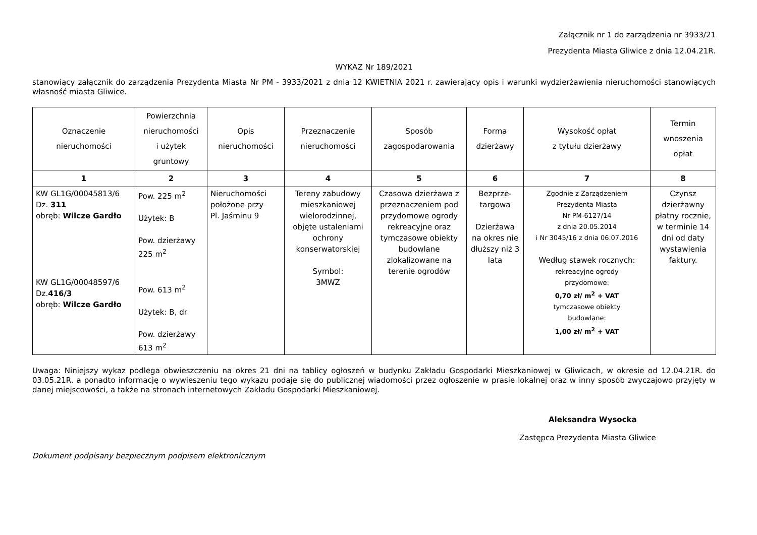Załącznik nr 1 do zarządzenia nr 3933/21
Prezydenta Miasta Gliwice z dnia 12.04.21R.
WYKAZ Nr 189/2021
stanowiący załącznik do zarządzenia Prezydenta Miasta Nr PM - 3933/2021 z dnia 12 KWIETNIA 2021 r. zawierający opis i warunki wydzierżawienia nieruchomości stanowiących własność miasta Gliwice.
| Oznaczenie nieruchomości | Powierzchnia nieruchomości i użytek gruntowy | Opis nieruchomości | Przeznaczenie nieruchomości | Sposób zagospodarowania | Forma dzierżawy | Wysokość opłat z tytułu dzierżawy | Termin wnoszenia opłat |
| --- | --- | --- | --- | --- | --- | --- | --- |
| 1 | 2 | 3 | 4 | 5 | 6 | 7 | 8 |
| KW GL1G/00045813/6 Dz. 311 obręb: Wilcze Gardło KW GL1G/00048597/6 Dz. 416/3 obręb: Wilcze Gardło | Pow. 225 m<sup>2</sup> Użytek: B Pow. dzierżawy 225 m<sup>2</sup> Pow. 613 m<sup>2</sup> Użytek: B, dr Pow. dzierżawy 613 m<sup>2</sup> | Nieruchomości położone przy Pl. Jaśminu 9 | Tereny zabudowy mieszkaniowej wielorodzinnej, objęte ustaleniami ochrony konserwatorskiej Symbol: 3MWZ | Czasowa dzierżawa z przeznaczeniem pod przydomowe ogrody rekreacyjne oraz tymczasowe obiekty budowlane zlokalizowane na terenie ogrodów | Bezprze- targowa Dzierżawa na okres nie dłuższy niż 3 lata | Zgodnie z Zarządzeniem Prezydenta Miasta Nr PM-6127/14 z dnia 20.05.2014 i Nr 3045/16 z dnia 06.07.2016 Według stawek rocznych: rekreacyjne ogrody przydomowe: 0,70 zł/ m<sup>2</sup> + VAT tymczasowe obiekty budowlane: 1,00 zł/ m<sup>2</sup> + VAT | Czynsz dzierżawny płatny rocznie, w terminie 14 dni od daty wystawienia faktury. |
Uwaga: Niniejszy wykaz podlega obwieszczeniu na okres 21 dni na tablicy ogłoszeń w budynku Zakładu Gospodarki Mieszkaniowej w Gliwicach, w okresie od 12.04.21R. do 03.05.21R. a ponadto informację o wywieszeniu tego wykazu podaje się do publicznej wiadomości przez ogłoszenie w prasie lokalnej oraz w inny sposób zwyczajowo przyjęty w danej miejscowości, a także na stronach internetowych Zakładu Gospodarki Mieszkaniowej.
Aleksandra Wysocka
Zastępca Prezydenta Miasta Gliwice
Dokument podpisany bezpiecznym podpisem elektronicznym